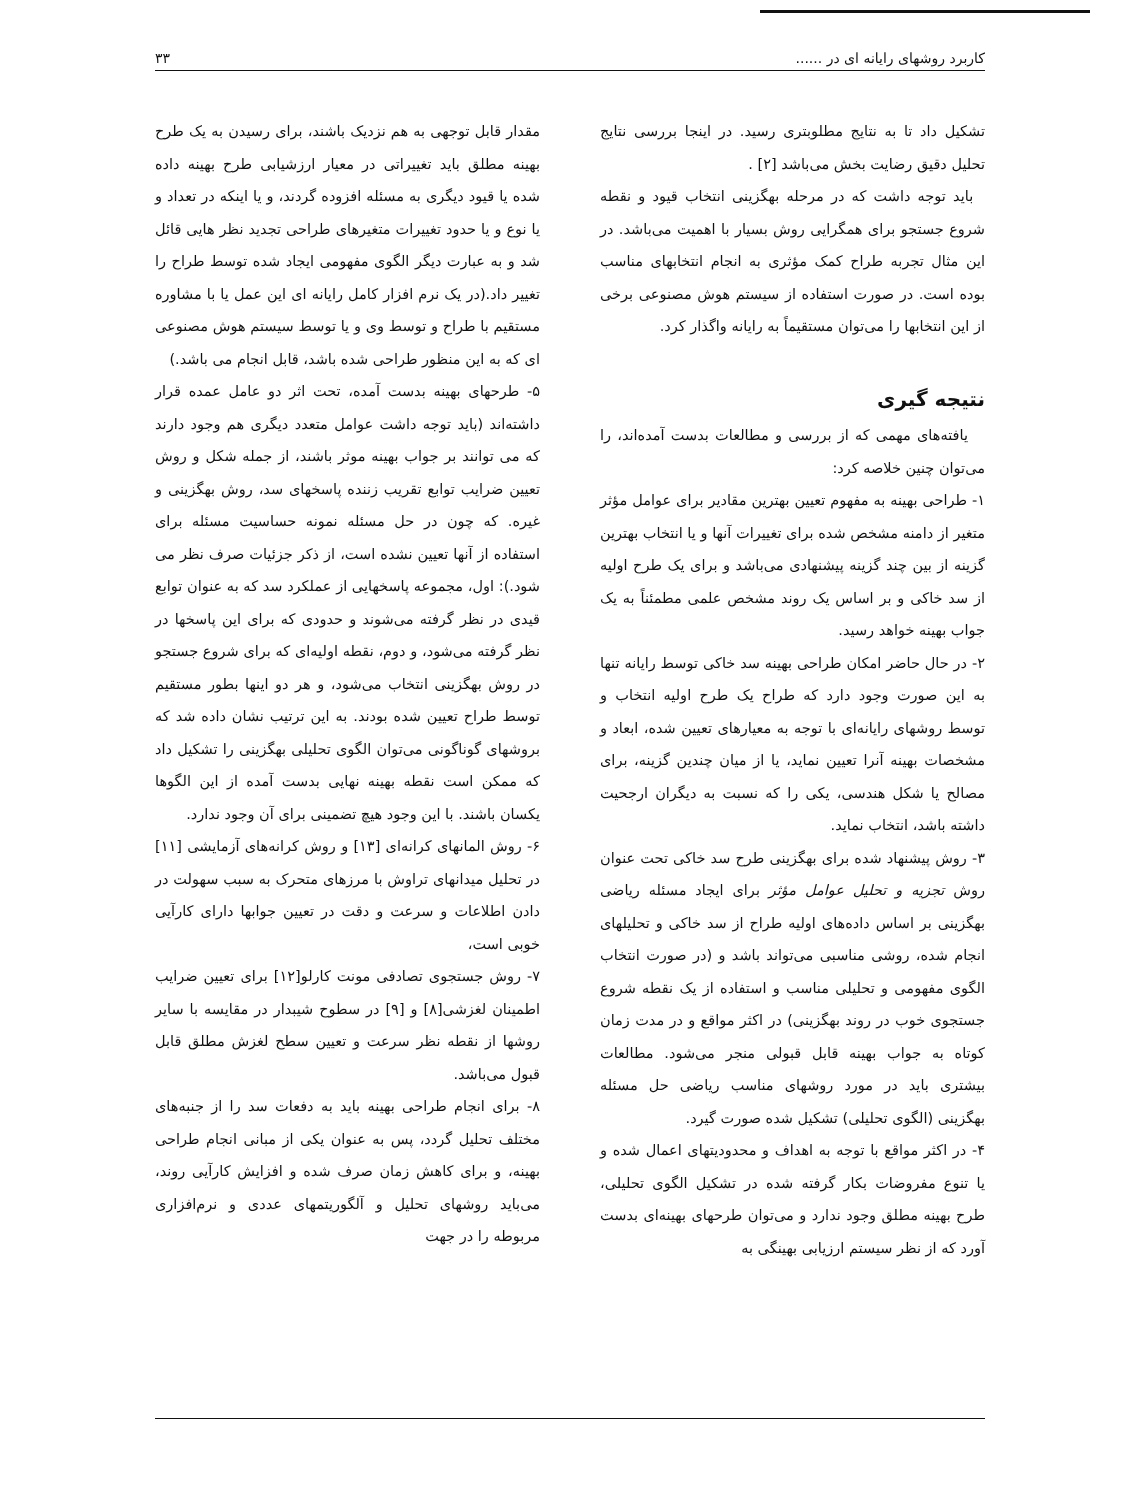کاربرد روشهای رایانه ای در ...... ۳۳
تشکیل داد تا به نتایج مطلوبتری رسید. در اینجا بررسی نتایج تحلیل دقیق رضایت بخش می‌باشد [۲] .
باید توجه داشت که در مرحله بهگزینی انتخاب قیود و نقطه شروع جستجو برای همگرایی روش بسیار با اهمیت می‌باشد. در این مثال تجربه طراح کمک مؤثری به انجام انتخابهای مناسب بوده است. در صورت استفاده از سیستم هوش مصنوعی برخی از این انتخابها را می‌توان مستقیماً به رایانه واگذار کرد.
نتیجه گیری
یافته‌های مهمی که از بررسی و مطالعات بدست آمده‌اند، را می‌توان چنین خلاصه کرد:
۱- طراحی بهینه به مفهوم تعیین بهترین مقادیر برای عوامل مؤثر متغیر از دامنه مشخص شده برای تغییرات آنها و یا انتخاب بهترین گزینه از بین چند گزینه پیشنهادی می‌باشد و برای یک طرح اولیه از سد خاکی و بر اساس یک روند مشخص علمی مطمئناً به یک جواب بهینه خواهد رسید.
۲- در حال حاضر امکان طراحی بهینه سد خاکی توسط رایانه تنها به این صورت وجود دارد که طراح یک طرح اولیه انتخاب و توسط روشهای رایانه‌ای با توجه به معیارهای تعیین شده، ابعاد و مشخصات بهینه آنرا تعیین نماید، یا از میان چندین گزینه، برای مصالح یا شکل هندسی، یکی را که نسبت به دیگران ارجحیت داشته باشد، انتخاب نماید.
۳- روش پیشنهاد شده برای بهگزینی طرح سد خاکی تحت عنوان روش تجزیه و تحلیل عوامل مؤثر برای ایجاد مسئله ریاضی بهگزینی بر اساس داده‌های اولیه طراح از سد خاکی و تحلیلهای انجام شده، روشی مناسبی می‌تواند باشد و (در صورت انتخاب الگوی مفهومی و تحلیلی مناسب و استفاده از یک نقطه شروع جستجوی خوب در روند بهگزینی) در اکثر مواقع و در مدت زمان کوتاه به جواب بهینه قابل قبولی منجر می‌شود. مطالعات بیشتری باید در مورد روشهای مناسب ریاضی حل مسئله بهگزینی (الگوی تحلیلی) تشکیل شده صورت گیرد.
۴- در اکثر مواقع با توجه به اهداف و محدودیتهای اعمال شده و یا تنوع مفروضات بکار گرفته شده در تشکیل الگوی تحلیلی، طرح بهینه مطلق وجود ندارد و می‌توان طرحهای بهینه‌ای بدست آورد که از نظر سیستم ارزیابی بهینگی به
مقدار قابل توجهی به هم نزدیک باشند، برای رسیدن به یک طرح بهینه مطلق باید تغییراتی در معیار ارزشیابی طرح بهینه داده شده یا قیود دیگری به مسئله افزوده گردند، و یا اینکه در تعداد و یا نوع و یا حدود تغییرات متغیرهای طراحی تجدید نظر هایی قائل شد و به عبارت دیگر الگوی مفهومی ایجاد شده توسط طراح را تغییر داد.(در یک نرم افزار کامل رایانه ای این عمل یا با مشاوره مستقیم با طراح و توسط وی و یا توسط سیستم هوش مصنوعی ای که به این منظور طراحی شده باشد، قابل انجام می باشد.)
۵- طرحهای بهینه بدست آمده، تحت اثر دو عامل عمده قرار داشته‌اند (باید توجه داشت عوامل متعدد دیگری هم وجود دارند که می توانند بر جواب بهینه موثر باشند، از جمله شکل و روش تعیین ضرایب توابع تقریب زننده پاسخهای سد، روش بهگزینی و غیره. که چون در حل مسئله نمونه حساسیت مسئله برای استفاده از آنها تعیین نشده است، از ذکر جزئیات صرف نظر می شود.): اول، مجموعه پاسخهایی از عملکرد سد که به عنوان توابع قیدی در نظر گرفته می‌شوند و حدودی که برای این پاسخها در نظر گرفته می‌شود، و دوم، نقطه اولیه‌ای که برای شروع جستجو در روش بهگزینی انتخاب می‌شود، و هر دو اینها بطور مستقیم توسط طراح تعیین شده بودند. به این ترتیب نشان داده شد که بروشهای گوناگونی می‌توان الگوی تحلیلی بهگزینی را تشکیل داد که ممکن است نقطه بهینه نهایی بدست آمده از این الگوها یکسان باشند. با این وجود هیچ تضمینی برای آن وجود ندارد.
۶- روش المانهای کرانه‌ای [۱۳] و روش کرانه‌های آزمایشی [۱۱] در تحلیل میدانهای تراوش با مرزهای متحرک به سبب سهولت در دادن اطلاعات و سرعت و دقت در تعیین جوابها دارای کارآیی خوبی است،
۷- روش جستجوی تصادفی مونت کارلو[۱۲] برای تعیین ضرایب اطمینان لغزشی[۸] و [۹] در سطوح شیبدار در مقایسه با سایر روشها از نقطه نظر سرعت و تعیین سطح لغزش مطلق قابل قبول می‌باشد.
۸- برای انجام طراحی بهینه باید به دفعات سد را از جنبه‌های مختلف تحلیل گردد، پس به عنوان یکی از مبانی انجام طراحی بهینه، و برای کاهش زمان صرف شده و افزایش کارآیی روند، می‌باید روشهای تحلیل و آلگوریتمهای عددی و نرم‌افزاری مربوطه را در جهت